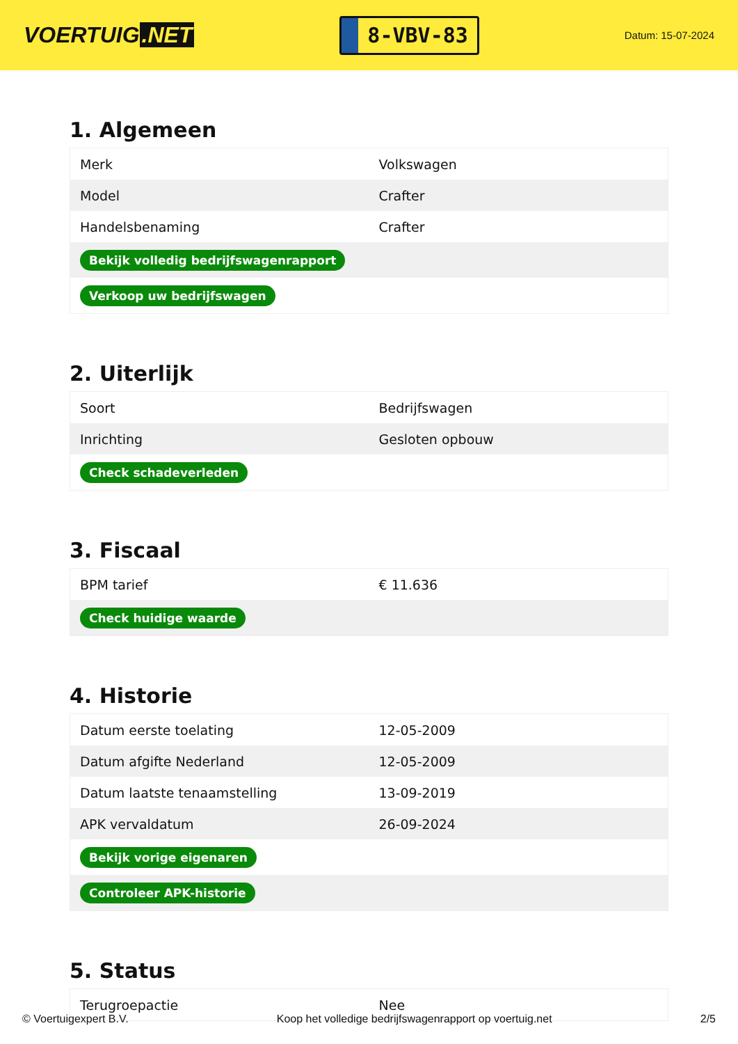VOERTUIG.NET
8-VBV-83
Datum: 15-07-2024
1. Algemeen
| Merk | Volkswagen |
| Model | Crafter |
| Handelsbenaming | Crafter |
| Bekijk volledig bedrijfswagenrapport | |
| Verkoop uw bedrijfswagen | |
2. Uiterlijk
| Soort | Bedrijfswagen |
| Inrichting | Gesloten opbouw |
| Check schadeverleden | |
3. Fiscaal
| BPM tarief | € 11.636 |
| Check huidige waarde | |
4. Historie
| Datum eerste toelating | 12-05-2009 |
| Datum afgifte Nederland | 12-05-2009 |
| Datum laatste tenaamstelling | 13-09-2019 |
| APK vervaldatum | 26-09-2024 |
| Bekijk vorige eigenaren | |
| Controleer APK-historie | |
5. Status
| Terugroepactie | Nee |
© Voertuigexpert B.V. Koop het volledige bedrijfswagenrapport op voertuig.net 2/5